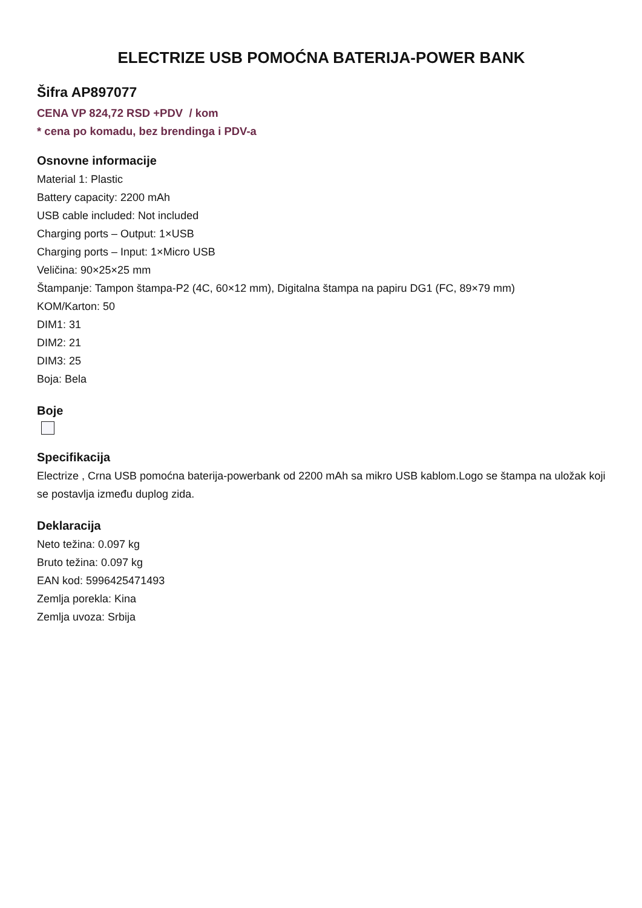ELECTRIZE USB POMOĆNA BATERIJA-POWER BANK
Šifra AP897077
CENA VP 824,72 RSD +PDV / kom
* cena po komadu, bez brendinga i PDV-a
Osnovne informacije
Material 1: Plastic
Battery capacity: 2200 mAh
USB cable included: Not included
Charging ports – Output: 1×USB
Charging ports – Input: 1×Micro USB
Veličina: 90×25×25 mm
Štampanje: Tampon štampa-P2 (4C, 60×12 mm), Digitalna štampa na papiru DG1 (FC, 89×79 mm)
KOM/Karton: 50
DIM1: 31
DIM2: 21
DIM3: 25
Boja: Bela
Boje
Specifikacija
Electrize , Crna USB pomoćna baterija-powerbank od 2200 mAh sa mikro USB kablom.Logo se štampa na uložak koji se postavlja između duplog zida.
Deklaracija
Neto težina: 0.097 kg
Bruto težina: 0.097 kg
EAN kod: 5996425471493
Zemlja porekla: Kina
Zemlja uvoza: Srbija